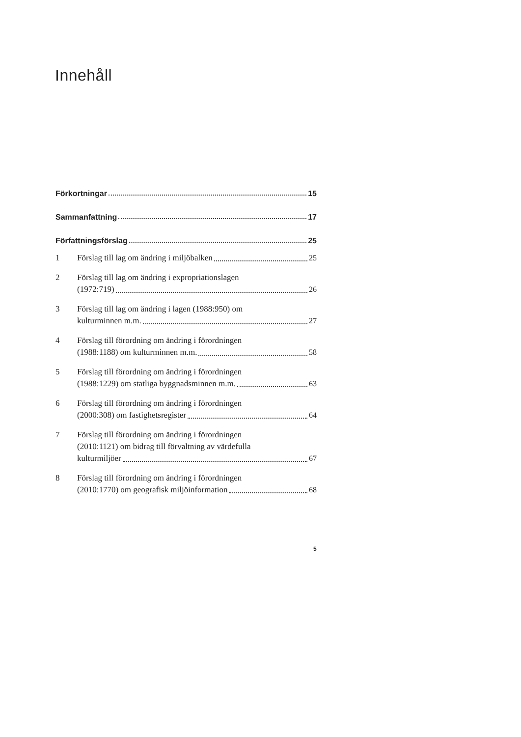Innehåll
Förkortningar 15
Sammanfattning 17
Författningsförslag 25
1 Förslag till lag om ändring i miljöbalken 25
2 Förslag till lag om ändring i expropriationslagen
(1972:719) 26
3 Förslag till lag om ändring i lagen (1988:950) om
kulturminnen m.m. 27
4 Förslag till förordning om ändring i förordningen
(1988:1188) om kulturminnen m.m. 58
5 Förslag till förordning om ändring i förordningen
(1988:1229) om statliga byggnadsminnen m.m. 63
6 Förslag till förordning om ändring i förordningen
(2000:308) om fastighetsregister 64
7 Förslag till förordning om ändring i förordningen
(2010:1121) om bidrag till förvaltning av värdefulla
kulturmiljöer 67
8 Förslag till förordning om ändring i förordningen
(2010:1770) om geografisk miljöinformation 68
5